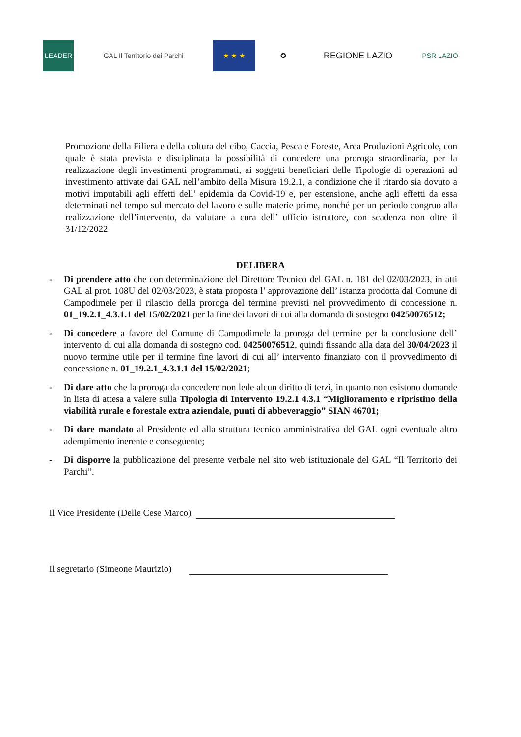LEADER GAL Il Territorio dei Parchi ★ ★ ★ ✪
REGIONE LAZIO
PSR LAZIO
Promozione della Filiera e della coltura del cibo, Caccia, Pesca e Foreste, Area Produzioni Agricole, con quale è stata prevista e disciplinata la possibilità di concedere una proroga straordinaria, per la realizzazione degli investimenti programmati, ai soggetti beneficiari delle Tipologie di operazioni ad investimento attivate dai GAL nell’ambito della Misura 19.2.1, a condizione che il ritardo sia dovuto a motivi imputabili agli effetti dell’ epidemia da Covid-19 e, per estensione, anche agli effetti da essa determinati nel tempo sul mercato del lavoro e sulle materie prime, nonché per un periodo congruo alla realizzazione dell’intervento, da valutare a cura dell’ ufficio istruttore, con scadenza non oltre il 31/12/2022
DELIBERA
- Di prendere atto che con determinazione del Direttore Tecnico del GAL n. 181 del 02/03/2023, in atti GAL al prot. 108U del 02/03/2023, è stata proposta l’ approvazione dell’ istanza prodotta dal Comune di Campodimele per il rilascio della proroga del termine previsti nel provvedimento di concessione n. 01_19.2.1_4.3.1.1 del 15/02/2021 per la fine dei lavori di cui alla domanda di sostegno 04250076512;
- Di concedere a favore del Comune di Campodimele la proroga del termine per la conclusione dell’ intervento di cui alla domanda di sostegno cod. 04250076512, quindi fissando alla data del 30/04/2023 il nuovo termine utile per il termine fine lavori di cui all’ intervento finanziato con il provvedimento di concessione n. 01_19.2.1_4.3.1.1 del 15/02/2021;
- Di dare atto che la proroga da concedere non lede alcun diritto di terzi, in quanto non esistono domande in lista di attesa a valere sulla Tipologia di Intervento 19.2.1 4.3.1 “Miglioramento e ripristino della viabilità rurale e forestale extra aziendale, punti di abbeveraggio” SIAN 46701;
- Di dare mandato al Presidente ed alla struttura tecnico amministrativa del GAL ogni eventuale altro adempimento inerente e conseguente;
- Di disporre la pubblicazione del presente verbale nel sito web istituzionale del GAL “Il Territorio dei Parchi”.
Il Vice Presidente (Delle Cese Marco)
Il segretario (Simeone Maurizio)